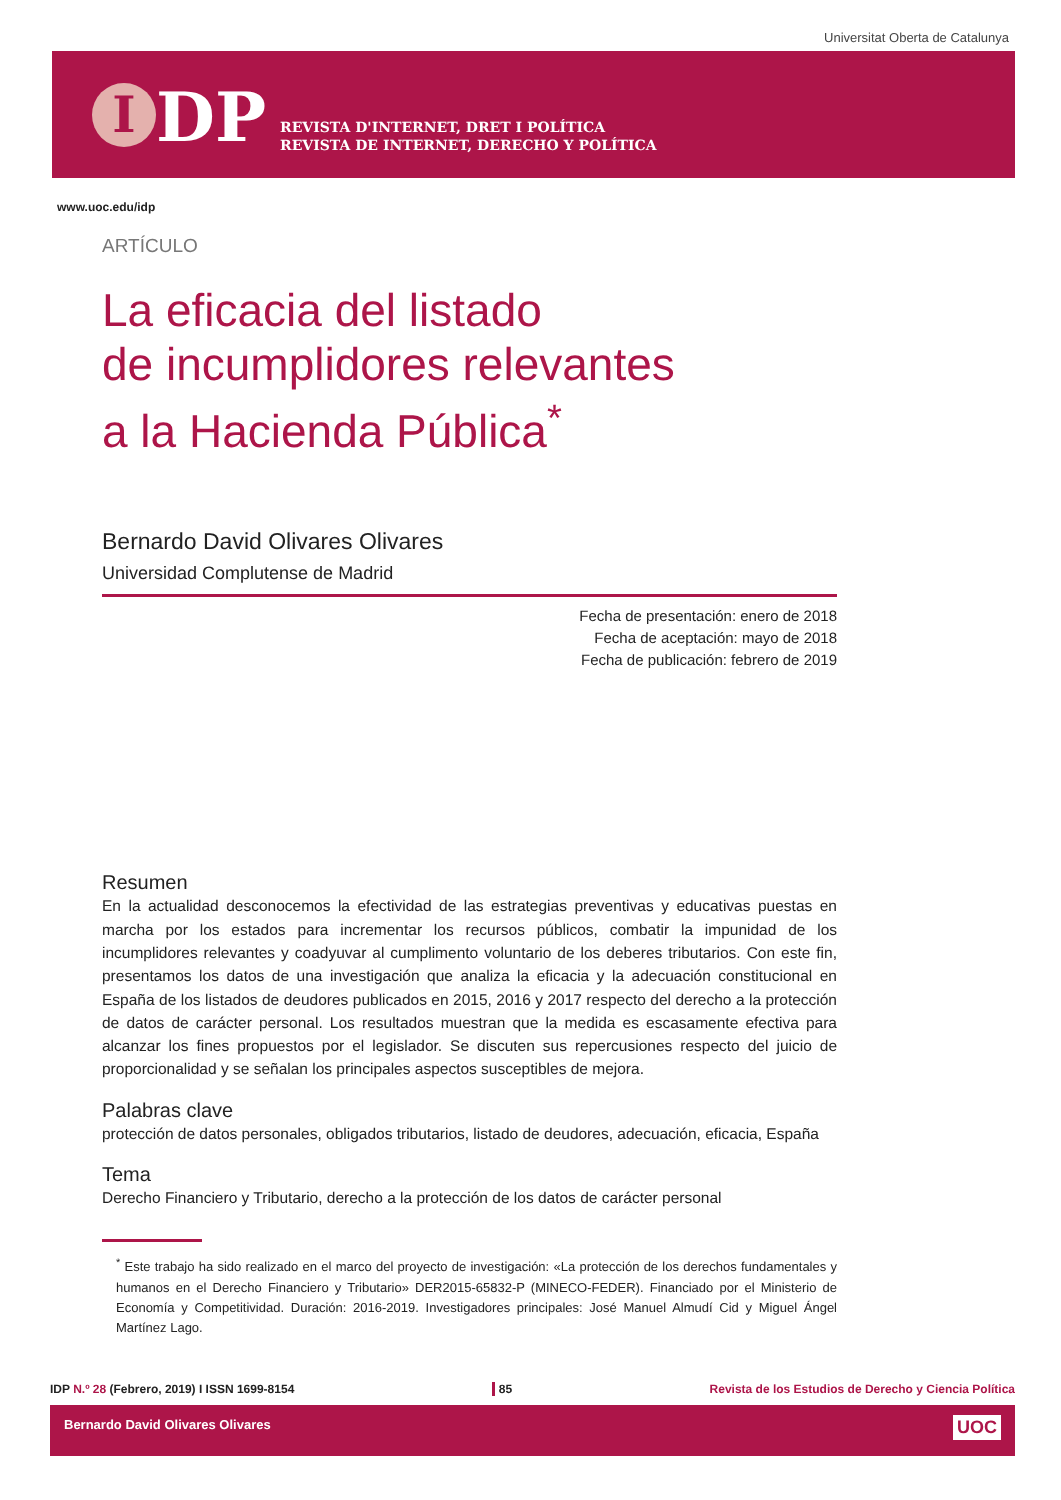Universitat Oberta de Catalunya
I DP
REVISTA D'INTERNET, DRET I POLÍTICA
REVISTA DE INTERNET, DERECHO Y POLÍTICA
www.uoc.edu/idp
ARTÍCULO
La eficacia del listado
de incumplidores relevantes
a la Hacienda Pública<sup>*</sup>
Bernardo David Olivares Olivares
Universidad Complutense de Madrid
Fecha de presentación: enero de 2018
Fecha de aceptación: mayo de 2018
Fecha de publicación: febrero de 2019
Resumen
En la actualidad desconocemos la efectividad de las estrategias preventivas y educativas puestas en marcha por los estados para incrementar los recursos públicos, combatir la impunidad de los incumplidores relevantes y coadyuvar al cumplimento voluntario de los deberes tributarios. Con este fin, presentamos los datos de una investigación que analiza la eficacia y la adecuación constitucional en España de los listados de deudores publicados en 2015, 2016 y 2017 respecto del derecho a la protección de datos de carácter personal. Los resultados muestran que la medida es escasamente efectiva para alcanzar los fines propuestos por el legislador. Se discuten sus repercusiones respecto del juicio de proporcionalidad y se señalan los principales aspectos susceptibles de mejora.
Palabras clave
protección de datos personales, obligados tributarios, listado de deudores, adecuación, eficacia, España
Tema
Derecho Financiero y Tributario, derecho a la protección de los datos de carácter personal
<sup>*</sup> Este trabajo ha sido realizado en el marco del proyecto de investigación: «La protección de los derechos fundamentales y humanos en el Derecho Financiero y Tributario» DER2015-65832-P (MINECO-FEDER). Financiado por el Ministerio de Economía y Competitividad. Duración: 2016-2019. Investigadores principales: José Manuel Almudí Cid y Miguel Ángel Martínez Lago.
IDP N.º 28 (Febrero, 2019) I ISSN 1699-8154 85 Revista de los Estudios de Derecho y Ciencia Política
Bernardo David Olivares Olivares UOC